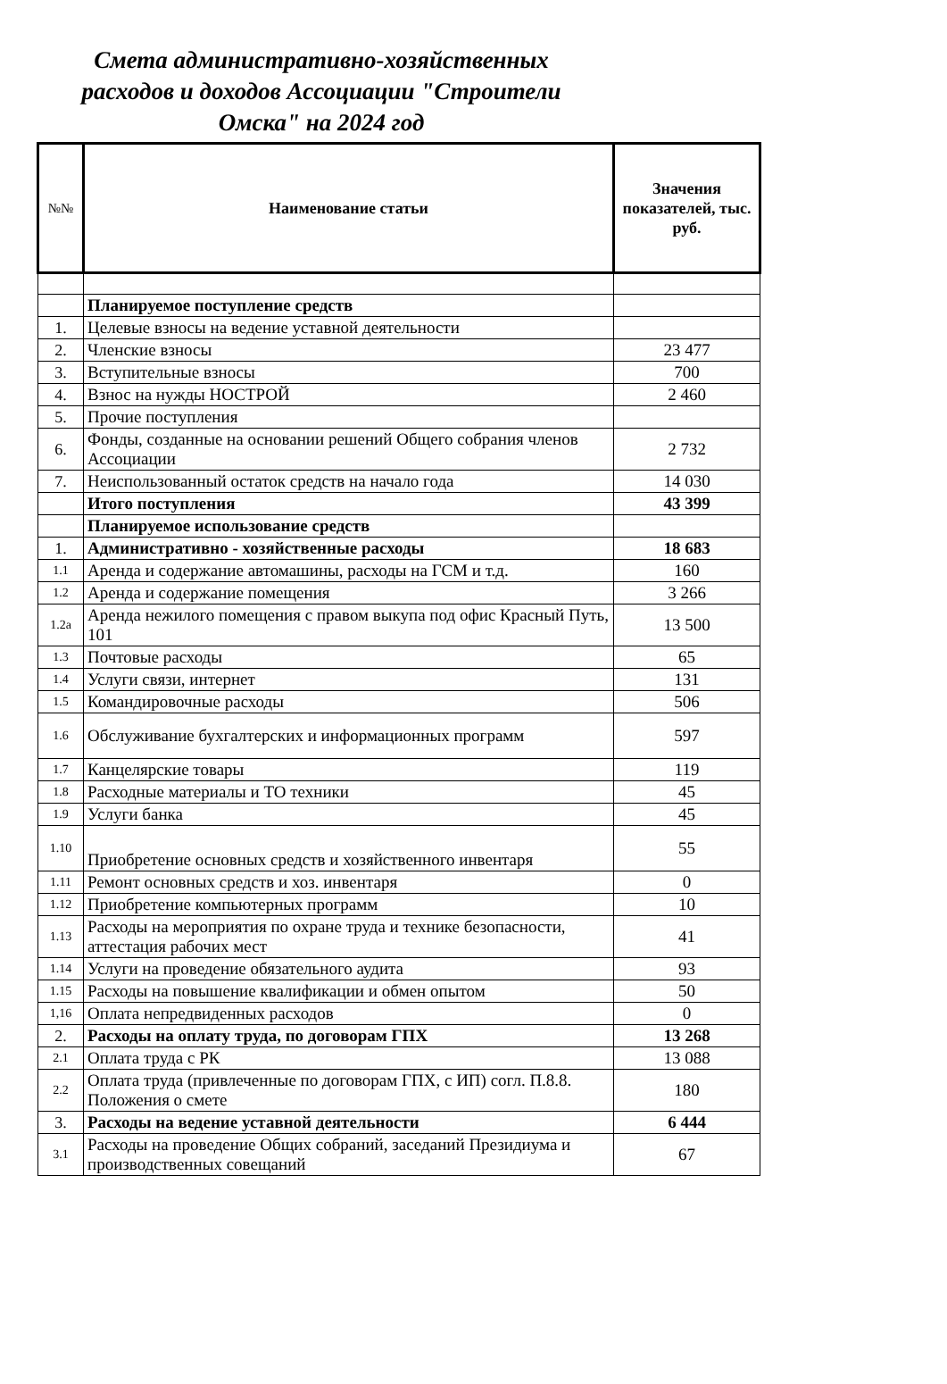Смета административно-хозяйственных расходов и доходов Ассоциации "Строители Омска" на 2024 год
| №№ | Наименование статьи | Значения показателей, тыс. руб. |
| --- | --- | --- |
| | Планируемое поступление средств | |
| 1. | Целевые взносы на ведение уставной деятельности | |
| 2. | Членские взносы | 23 477 |
| 3. | Вступительные взносы | 700 |
| 4. | Взнос на нужды НОСТРОЙ | 2 460 |
| 5. | Прочие поступления | |
| 6. | Фонды, созданные на основании решений Общего собрания членов Ассоциации | 2 732 |
| 7. | Неиспользованный остаток средств на начало года | 14 030 |
| | Итого поступления | 43 399 |
| | Планируемое использование средств | |
| 1. | Административно - хозяйственные расходы | 18 683 |
| 1.1 | Аренда и содержание автомашины, расходы на ГСМ и т.д. | 160 |
| 1.2 | Аренда и содержание помещения | 3 266 |
| 1.2а | Аренда нежилого помещения с правом выкупа под офис Красный Путь, 101 | 13 500 |
| 1.3 | Почтовые расходы | 65 |
| 1.4 | Услуги связи, интернет | 131 |
| 1.5 | Командировочные расходы | 506 |
| 1.6 | Обслуживание бухгалтерских и информационных программ | 597 |
| 1.7 | Канцелярские товары | 119 |
| 1.8 | Расходные материалы и ТО техники | 45 |
| 1.9 | Услуги банка | 45 |
| 1.10 | Приобретение основных средств и хозяйственного инвентаря | 55 |
| 1.11 | Ремонт основных средств и хоз. инвентаря | 0 |
| 1.12 | Приобретение компьютерных программ | 10 |
| 1.13 | Расходы на мероприятия по охране труда и технике безопасности, аттестация рабочих мест | 41 |
| 1.14 | Услуги на проведение обязательного аудита | 93 |
| 1.15 | Расходы на повышение квалификации и обмен опытом | 50 |
| 1,16 | Оплата непредвиденных расходов | 0 |
| 2. | Расходы на оплату труда, по договорам ГПХ | 13 268 |
| 2.1 | Оплата труда с РК | 13 088 |
| 2.2 | Оплата труда (привлеченные по договорам ГПХ, с ИП) согл. П.8.8. Положения о смете | 180 |
| 3. | Расходы на ведение уставной деятельности | 6 444 |
| 3.1 | Расходы на проведение Общих собраний, заседаний Президиума и производственных совещаний | 67 |